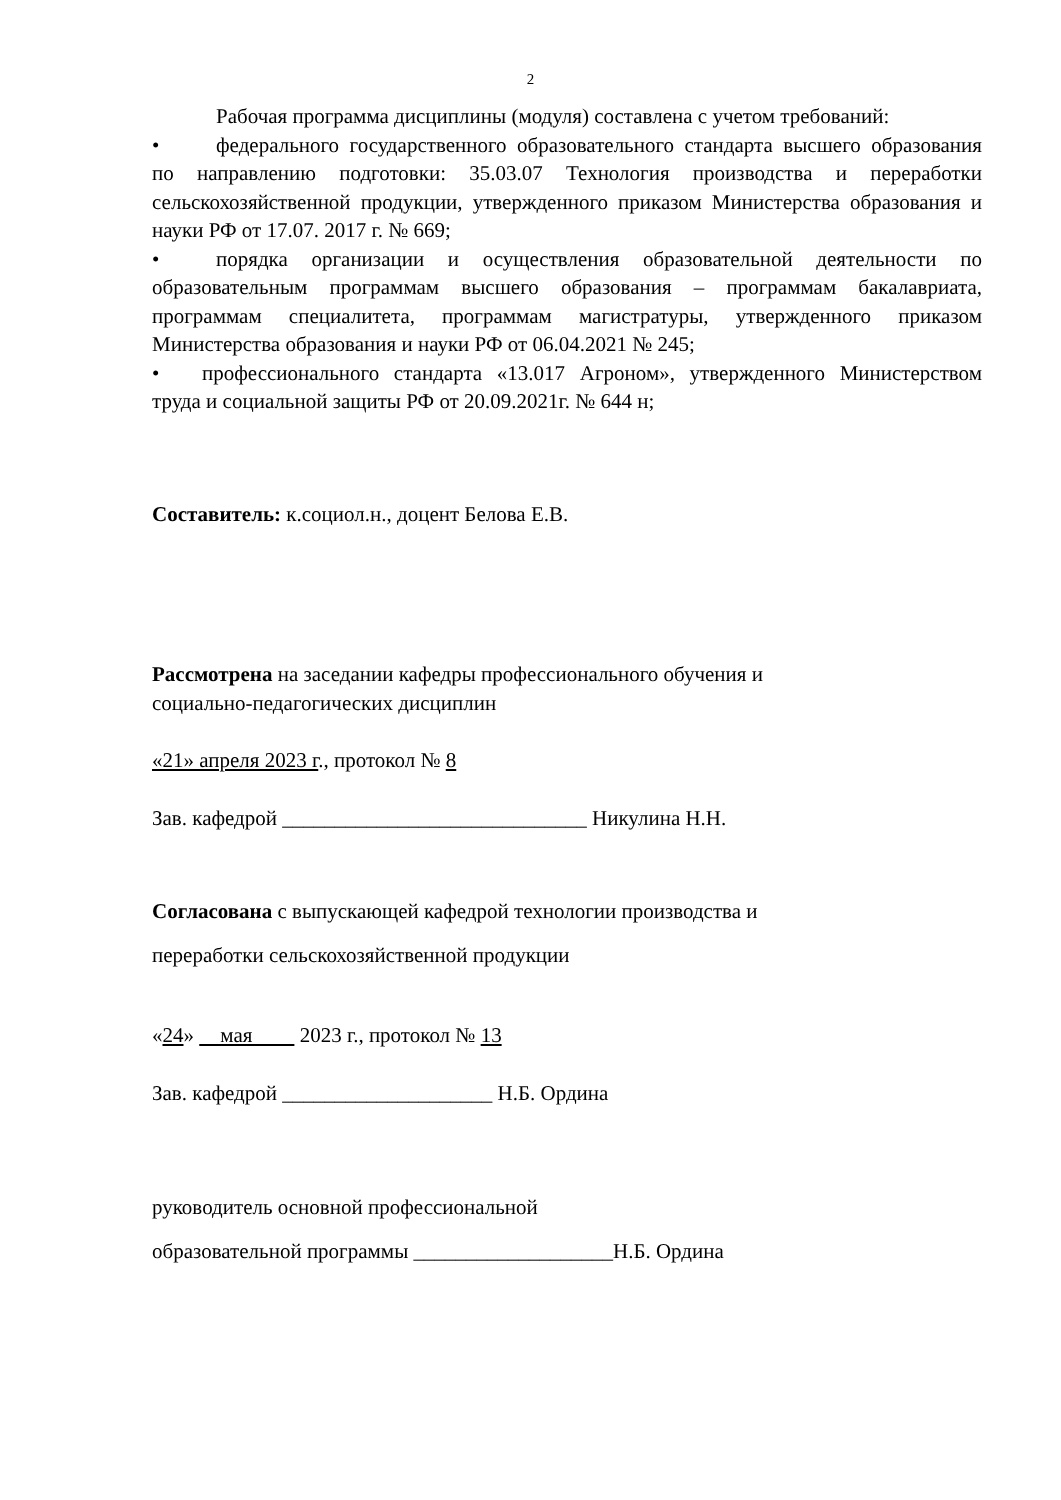2
Рабочая программа дисциплины (модуля) составлена с учетом требований:
• федерального государственного образовательного стандарта высшего образования по направлению подготовки: 35.03.07 Технология производства и переработки сельскохозяйственной продукции, утвержденного приказом Министерства образования и науки РФ от 17.07. 2017 г. № 669;
• порядка организации и осуществления образовательной деятельности по образовательным программам высшего образования – программам бакалавриата, программам специалитета, программам магистратуры, утвержденного приказом Министерства образования и науки РФ от 06.04.2021 № 245;
• профессионального стандарта «13.017 Агроном», утвержденного Министерством труда и социальной защиты РФ от 20.09.2021г. № 644 н;
Составитель: к.социол.н., доцент Белова Е.В.
Рассмотрена на заседании кафедры профессионального обучения и
социально-педагогических дисциплин
«21» апреля 2023 г., протокол № 8
Зав. кафедрой _____________________________ Никулина Н.Н.
Согласована с выпускающей кафедрой технологии производства и
переработки сельскохозяйственной продукции
«24» мая 2023 г., протокол № 13
Зав. кафедрой ____________________ Н.Б. Ордина
руководитель основной профессиональной
образовательной программы ___________________Н.Б. Ордина